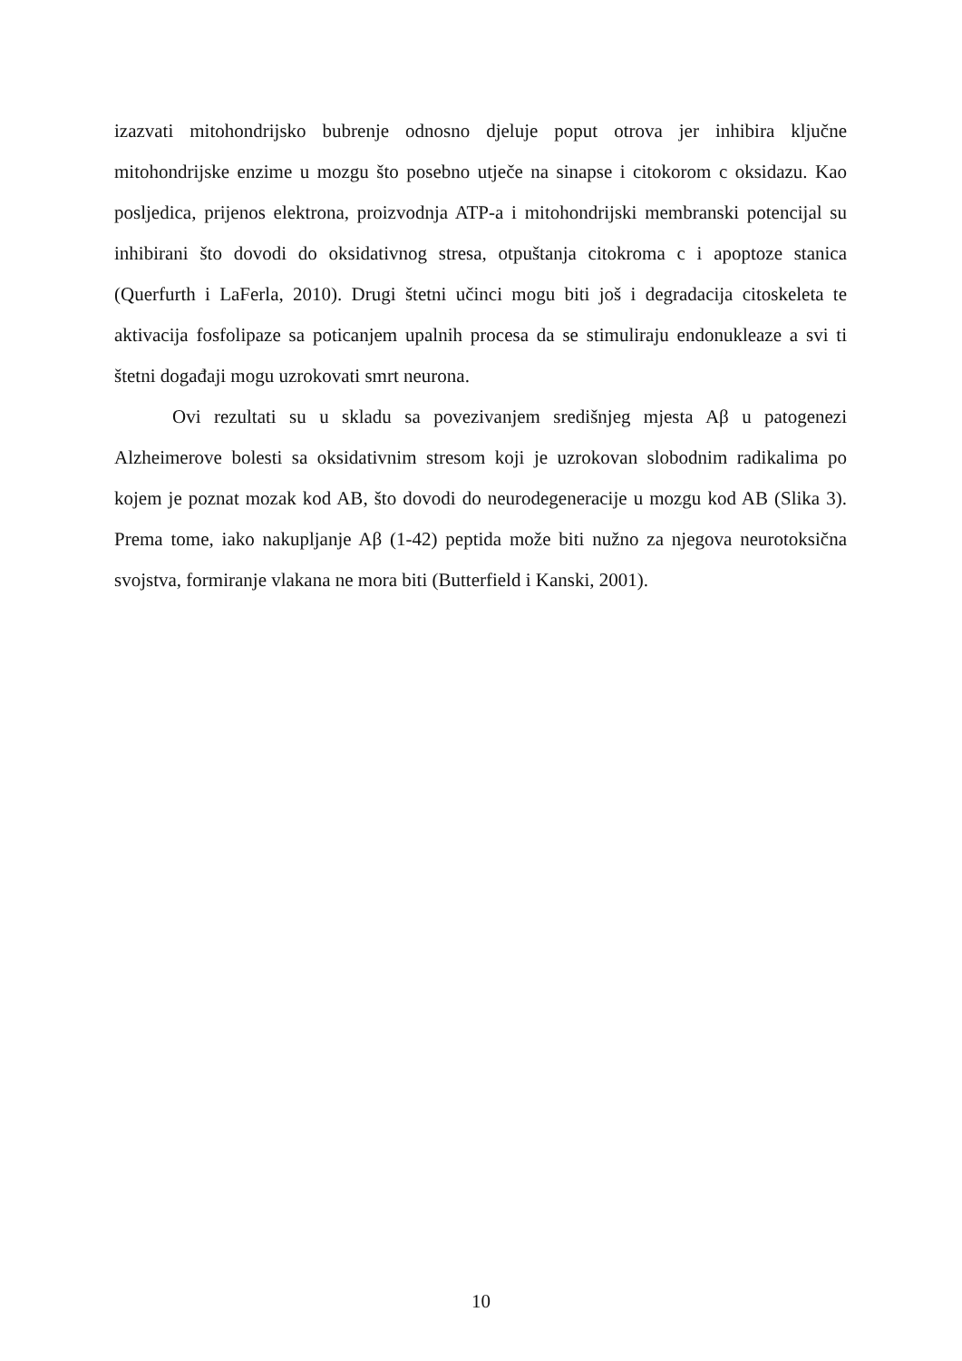izazvati mitohondrijsko bubrenje odnosno djeluje poput otrova jer inhibira ključne mitohondrijske enzime u mozgu što posebno utječe na sinapse i citokorom c oksidazu. Kao posljedica, prijenos elektrona, proizvodnja ATP-a i mitohondrijski membranski potencijal su inhibirani što dovodi do oksidativnog stresa, otpuštanja citokroma c i apoptoze stanica (Querfurth i LaFerla, 2010). Drugi štetni učinci mogu biti još i degradacija citoskeleta te aktivacija fosfolipaze sa poticanjem upalnih procesa da se stimuliraju endonukleaze a svi ti štetni događaji mogu uzrokovati smrt neurona.
Ovi rezultati su u skladu sa povezivanjem središnjeg mjesta Aβ u patogenezi Alzheimerove bolesti sa oksidativnim stresom koji je uzrokovan slobodnim radikalima po kojem je poznat mozak kod AB, što dovodi do neurodegeneracije u mozgu kod AB (Slika 3). Prema tome, iako nakupljanje Aβ (1-42) peptida može biti nužno za njegova neurotoksična svojstva, formiranje vlakana ne mora biti (Butterfield i Kanski, 2001).
10